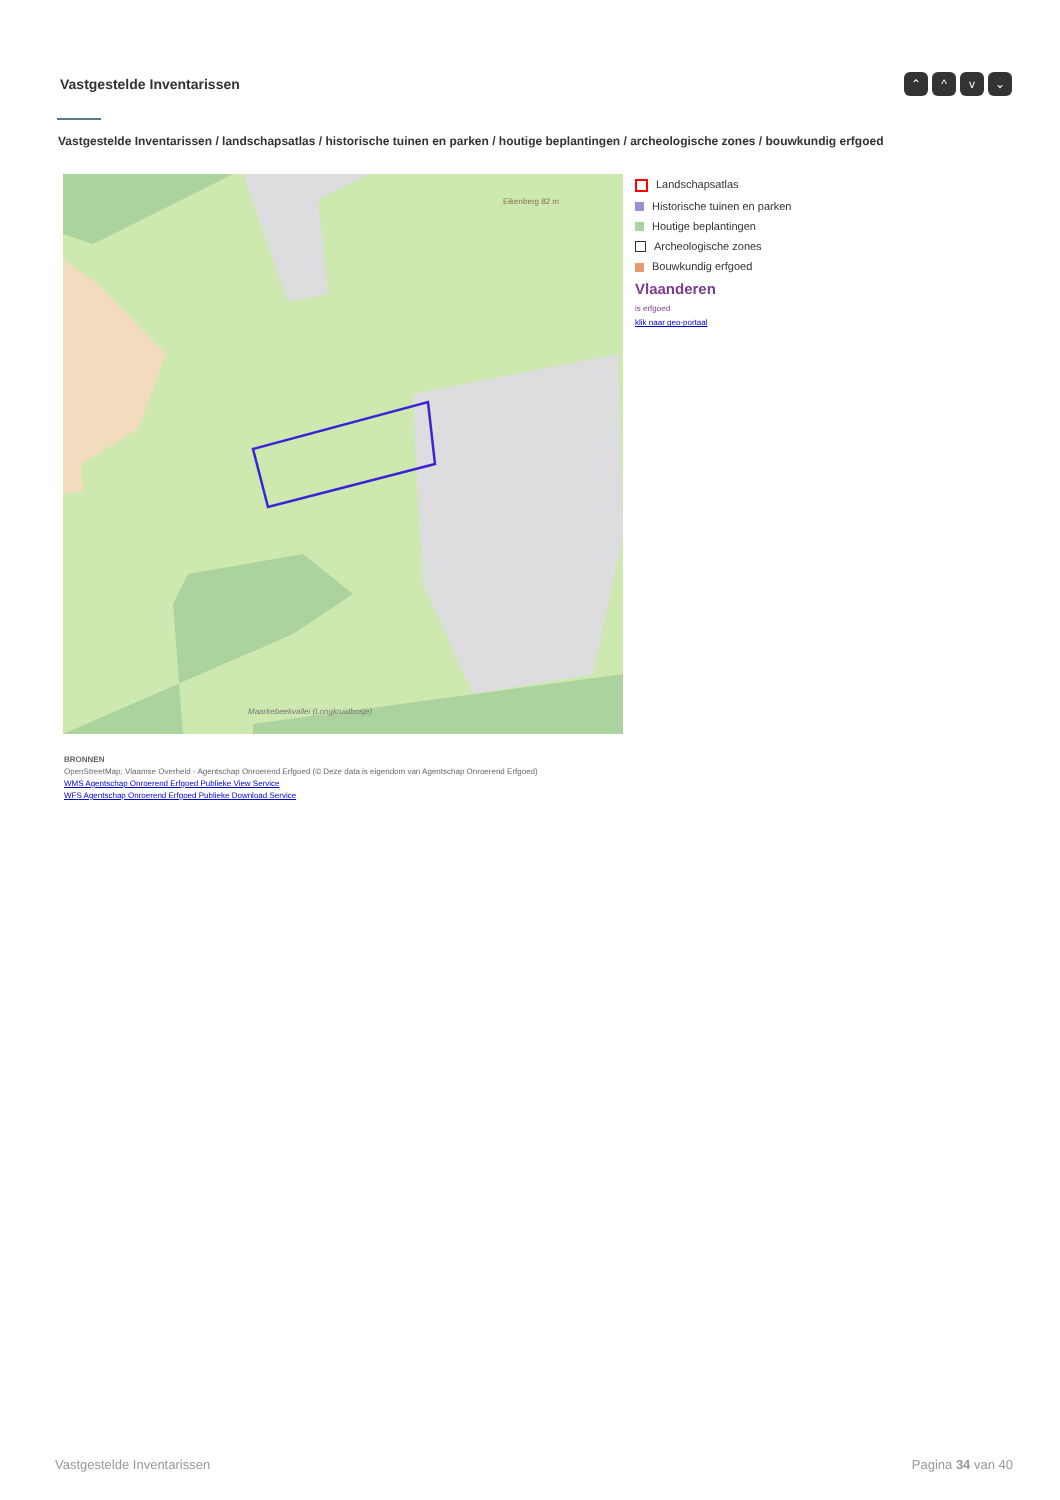Vastgestelde Inventarissen
⌃ ^ v ⌄
Vastgestelde Inventarissen / landschapsatlas / historische tuinen en parken / houtige beplantingen / archeologische zones / bouwkundig erfgoed
Eikenberg 82 m
Maarkebeekvallei (Longkruidbosje)
Landschapsatlas
Historische tuinen en parken
Houtige beplantingen
Archeologische zones
Bouwkundig erfgoed
Vlaanderen
is erfgoed
klik naar geo-portaal
BRONNEN
OpenStreetMap; Vlaamse Overheid - Agentschap Onroerend Erfgoed (© Deze data is eigendom van Agentschap Onroerend Erfgoed)
WMS Agentschap Onroerend Erfgoed Publieke View Service
WFS Agentschap Onroerend Erfgoed Publieke Download Service
Vastgestelde Inventarissen Pagina 34 van 40